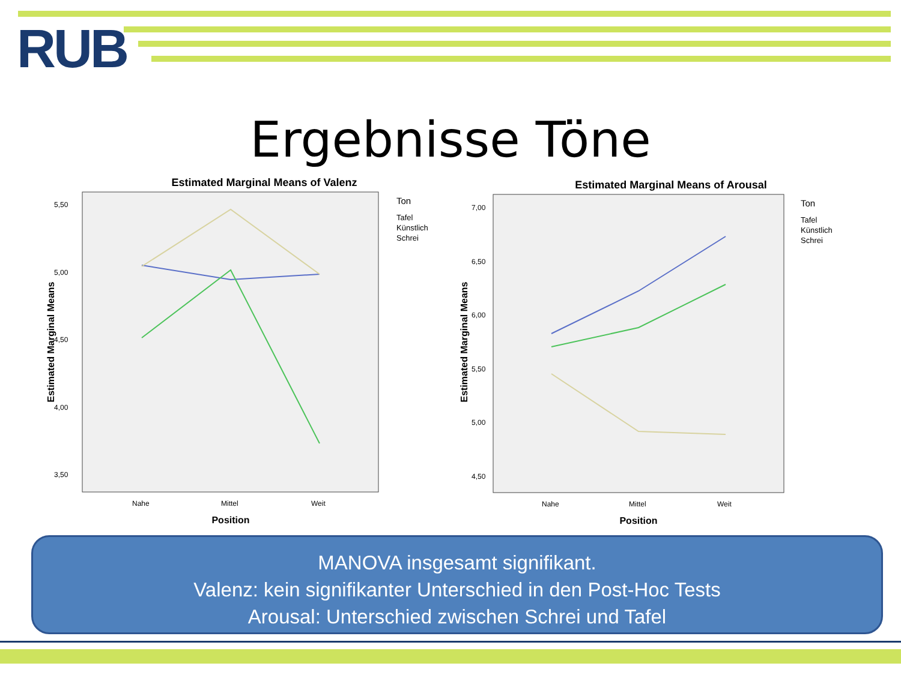RUB
Ergebnisse Töne
Estimated Marginal Means of Valenz
5,50
5,00
4,50
4,00
3,50
Estimated Marginal Means
Nahe
Mittel
Weit
Position
Ton
Tafel
Künstlich
Schrei
Estimated Marginal Means of Arousal
7,00
6,50
6,00
5,50
5,00
4,50
Estimated Marginal Means
Nahe
Mittel
Weit
Position
Ton
Tafel
Künstlich
Schrei
MANOVA insgesamt signifikant.
Valenz: kein signifikanter Unterschied in den Post-Hoc Tests
Arousal: Unterschied zwischen Schrei und Tafel